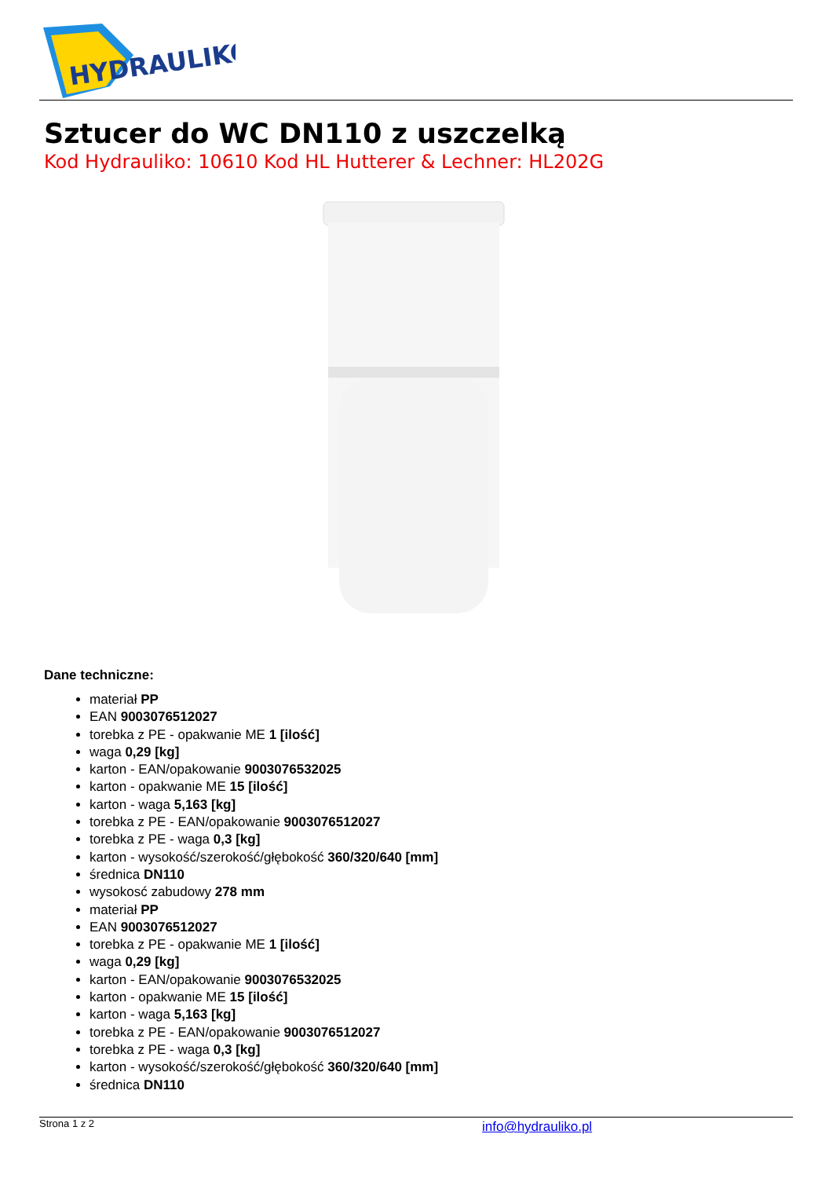HYDRAULIKO
Sztucer do WC DN110 z uszczelką
Kod Hydrauliko: 10610 Kod HL Hutterer & Lechner: HL202G
Dane techniczne:
materiał PP
EAN 9003076512027
torebka z PE - opakwanie ME 1 [ilość]
waga 0,29 [kg]
karton - EAN/opakowanie 9003076532025
karton - opakwanie ME 15 [ilość]
karton - waga 5,163 [kg]
torebka z PE - EAN/opakowanie 9003076512027
torebka z PE - waga 0,3 [kg]
karton - wysokość/szerokość/głębokość 360/320/640 [mm]
średnica DN110
wysokosć zabudowy 278 mm
materiał PP
EAN 9003076512027
torebka z PE - opakwanie ME 1 [ilość]
waga 0,29 [kg]
karton - EAN/opakowanie 9003076532025
karton - opakwanie ME 15 [ilość]
karton - waga 5,163 [kg]
torebka z PE - EAN/opakowanie 9003076512027
torebka z PE - waga 0,3 [kg]
karton - wysokość/szerokość/głębokość 360/320/640 [mm]
średnica DN110
Strona 1 z 2 info@hydrauliko.pl